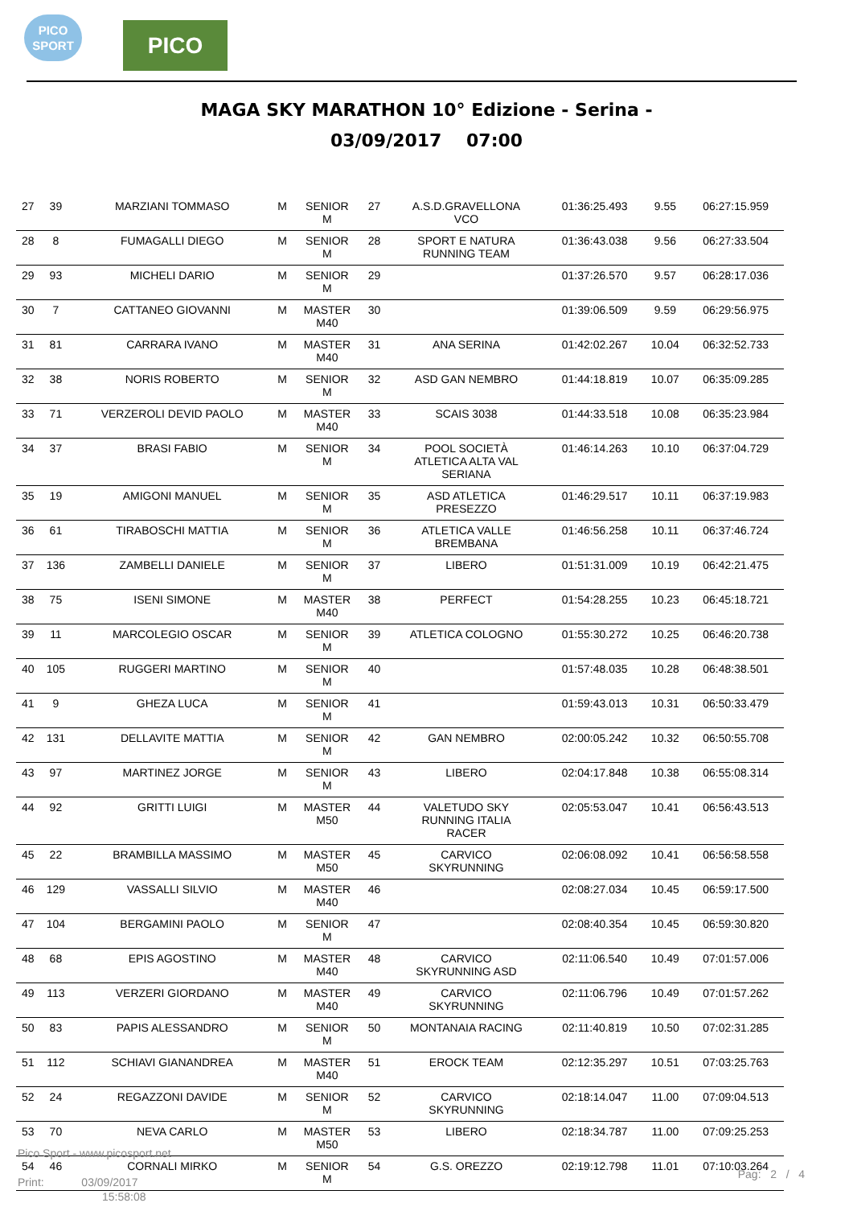PICO
SPORT
PICO
MAGA SKY MARATHON 10° Edizione - Serina -
03/09/2017 07:00
| 27 | 39 | MARZIANI TOMMASO | M | SENIOR M | 27 | A.S.D.GRAVELLONA VCO | 01:36:25.493 | 9.55 | 06:27:15.959 |
| 28 | 8 | FUMAGALLI DIEGO | M | SENIOR M | 28 | SPORT E NATURA RUNNING TEAM | 01:36:43.038 | 9.56 | 06:27:33.504 |
| 29 | 93 | MICHELI DARIO | M | SENIOR M | 29 | | 01:37:26.570 | 9.57 | 06:28:17.036 |
| 30 | 7 | CATTANEO GIOVANNI | M | MASTER M40 | 30 | | 01:39:06.509 | 9.59 | 06:29:56.975 |
| 31 | 81 | CARRARA IVANO | M | MASTER M40 | 31 | ANA SERINA | 01:42:02.267 | 10.04 | 06:32:52.733 |
| 32 | 38 | NORIS ROBERTO | M | SENIOR M | 32 | ASD GAN NEMBRO | 01:44:18.819 | 10.07 | 06:35:09.285 |
| 33 | 71 | VERZEROLI DEVID PAOLO | M | MASTER M40 | 33 | SCAIS 3038 | 01:44:33.518 | 10.08 | 06:35:23.984 |
| 34 | 37 | BRASI FABIO | M | SENIOR M | 34 | POOL SOCIETÀ ATLETICA ALTA VAL SERIANA | 01:46:14.263 | 10.10 | 06:37:04.729 |
| 35 | 19 | AMIGONI MANUEL | M | SENIOR M | 35 | ASD ATLETICA PRESEZZO | 01:46:29.517 | 10.11 | 06:37:19.983 |
| 36 | 61 | TIRABOSCHI MATTIA | M | SENIOR M | 36 | ATLETICA VALLE BREMBANA | 01:46:56.258 | 10.11 | 06:37:46.724 |
| 37 | 136 | ZAMBELLI DANIELE | M | SENIOR M | 37 | LIBERO | 01:51:31.009 | 10.19 | 06:42:21.475 |
| 38 | 75 | ISENI SIMONE | M | MASTER M40 | 38 | PERFECT | 01:54:28.255 | 10.23 | 06:45:18.721 |
| 39 | 11 | MARCOLEGIO OSCAR | M | SENIOR M | 39 | ATLETICA COLOGNO | 01:55:30.272 | 10.25 | 06:46:20.738 |
| 40 | 105 | RUGGERI MARTINO | M | SENIOR M | 40 | | 01:57:48.035 | 10.28 | 06:48:38.501 |
| 41 | 9 | GHEZA LUCA | M | SENIOR M | 41 | | 01:59:43.013 | 10.31 | 06:50:33.479 |
| 42 | 131 | DELLAVITE MATTIA | M | SENIOR M | 42 | GAN NEMBRO | 02:00:05.242 | 10.32 | 06:50:55.708 |
| 43 | 97 | MARTINEZ JORGE | M | SENIOR M | 43 | LIBERO | 02:04:17.848 | 10.38 | 06:55:08.314 |
| 44 | 92 | GRITTI LUIGI | M | MASTER M50 | 44 | VALETUDO SKY RUNNING ITALIA RACER | 02:05:53.047 | 10.41 | 06:56:43.513 |
| 45 | 22 | BRAMBILLA MASSIMO | M | MASTER M50 | 45 | CARVICO SKYRUNNING | 02:06:08.092 | 10.41 | 06:56:58.558 |
| 46 | 129 | VASSALLI SILVIO | M | MASTER M40 | 46 | | 02:08:27.034 | 10.45 | 06:59:17.500 |
| 47 | 104 | BERGAMINI PAOLO | M | SENIOR M | 47 | | 02:08:40.354 | 10.45 | 06:59:30.820 |
| 48 | 68 | EPIS AGOSTINO | M | MASTER M40 | 48 | CARVICO SKYRUNNING ASD | 02:11:06.540 | 10.49 | 07:01:57.006 |
| 49 | 113 | VERZERI GIORDANO | M | MASTER M40 | 49 | CARVICO SKYRUNNING | 02:11:06.796 | 10.49 | 07:01:57.262 |
| 50 | 83 | PAPIS ALESSANDRO | M | SENIOR M | 50 | MONTANAIA RACING | 02:11:40.819 | 10.50 | 07:02:31.285 |
| 51 | 112 | SCHIAVI GIANANDREA | M | MASTER M40 | 51 | EROCK TEAM | 02:12:35.297 | 10.51 | 07:03:25.763 |
| 52 | 24 | REGAZZONI DAVIDE | M | SENIOR M | 52 | CARVICO SKYRUNNING | 02:18:14.047 | 11.00 | 07:09:04.513 |
| 53 | 70 | NEVA CARLO | M | MASTER M50 | 53 | LIBERO | 02:18:34.787 | 11.00 | 07:09:25.253 |
| 54 | 46 | CORNALI MIRKO | M | SENIOR M | 54 | G.S. OREZZO | 02:19:12.798 | 11.01 | 07:10:03.264 |
Pico Sport - www.picosport.net
Print: 03/09/2017
15:58:08
Pag: 2 / 4